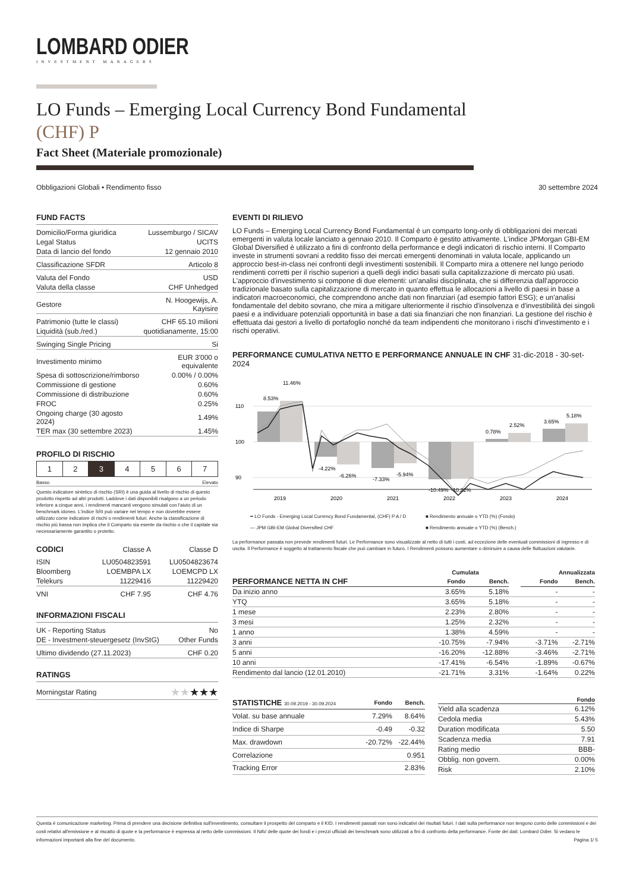LOMBARD ODIER
INVESTMENT MANAGERS
LO Funds – Emerging Local Currency Bond Fundamental
(CHF) P
Fact Sheet (Materiale promozionale)
Obbligazioni Globali • Rendimento fisso 30 settembre 2024
FUND FACTS
| Domicilio/Forma giuridica | Lussemburgo / SICAV |
| Legal Status | UCITS |
| Data di lancio del fondo | 12 gennaio 2010 |
| Classificazione SFDR | Articolo 8 |
| Valuta del Fondo | USD |
| Valuta della classe | CHF Unhedged |
| Gestore | N. Hoogewijs, A. Kayisire |
| Patrimonio (tutte le classi) | CHF 65.10 milioni |
| Liquidità (sub./red.) | quotidianamente, 15:00 |
| Swinging Single Pricing | Si |
| Investimento minimo | EUR 3'000 o equivalente |
| Spesa di sottoscrizione/rimborso | 0.00% / 0.00% |
| Commissione di gestione | 0.60% |
| Commissione di distribuzione | 0.60% |
| FROC | 0.25% |
| Ongoing charge (30 agosto 2024) | 1.49% |
| TER max (30 settembre 2023) | 1.45% |
PROFILO DI RISCHIO
| 1 | 2 | 3 | 4 | 5 | 6 | 7 |
Basso Elevato
Questo indicatore sintetico di rischio (SRI) è una guida al livello di rischio di questo prodotto rispetto ad altri prodotti. Laddove i dati disponibili risalgono a un periodo inferiore a cinque anni, i rendimenti mancanti vengono simulati con l'aiuto di un benchmark idoneo. L'indice SRI può variare nel tempo e non dovrebbe essere utilizzato come indicatore di rischi o rendimenti futuri. Anche la classificazione di rischio più bassa non implica che il Comparto sia esente da rischio o che il capitale sia necessariamente garantito o protetto.
| CODICI | Classe A | Classe D |
| --- | --- | --- |
| ISIN | LU0504823591 | LU0504823674 |
| Bloomberg | LOEMBPA LX | LOEMCPD LX |
| Telekurs | 11229416 | 11229420 |
| VNI | CHF 7.95 | CHF 4.76 |
INFORMAZIONI FISCALI
| UK - Reporting Status | No |
| DE - Investment-steuergesetz (InvStG) | Other Funds |
| Ultimo dividendo (27.11.2023) | CHF 0.20 |
RATINGS
| Morningstar Rating | ★★ ★★★ |
EVENTI DI RILIEVO
LO Funds – Emerging Local Currency Bond Fundamental è un comparto long-only di obbligazioni dei mercati emergenti in valuta locale lanciato a gennaio 2010. Il Comparto è gestito attivamente. L'indice JPMorgan GBI-EM Global Diversified è utilizzato a fini di confronto della performance e degli indicatori di rischio interni. Il Comparto investe in strumenti sovrani a reddito fisso dei mercati emergenti denominati in valuta locale, applicando un approccio best-in-class nei confronti degli investimenti sostenibili. Il Comparto mira a ottenere nel lungo periodo rendimenti corretti per il rischio superiori a quelli degli indici basati sulla capitalizzazione di mercato più usati. L'approccio d'investimento si compone di due elementi: un'analisi disciplinata, che si differenzia dall'approccio tradizionale basato sulla capitalizzazione di mercato in quanto effettua le allocazioni a livello di paesi in base a indicatori macroeconomici, che comprendono anche dati non finanziari (ad esempio fattori ESG); e un'analisi fondamentale del debito sovrano, che mira a mitigare ulteriormente il rischio d'insolvenza e d'investibilità dei singoli paesi e a individuare potenziali opportunità in base a dati sia finanziari che non finanziari. La gestione del rischio è effettuata dai gestori a livello di portafoglio nonché da team indipendenti che monitorano i rischi d'investimento e i rischi operativi.
PERFORMANCE CUMULATIVA NETTO E PERFORMANCE ANNUALE IN CHF 31-dic-2018 - 30-set-2024
110
100
90
8.53%
11.46%
-4.22%
-6.26%
-7.33%
-5.94%
-10.49%
-10.32%
0.78%
2.52%
3.65%
5.18%
2019
2020
2021
2022
2023
2024
━ LO Funds - Emerging Local Currency Bond Fundamental, (CHF) P A / D ■ Rendimento annuale o YTD (%) (Fondo) — JPM GBI-EM Global Diversified CHF ■ Rendimento annuale o YTD (%) (Bench.)
La performance passata non prevede rendimenti futuri. Le Performance sono visualizzate al netto di tutti i costi, ad eccezione delle eventuali commissioni di ingresso e di uscita. Il Performance è soggetto al trattamento fiscale che può cambiare in futuro. I Rendimenti possono aumentare o diminuire a causa delle fluttuazioni valutarie.
| | Cumulata | | | Annualizzata | |
| --- | --- | --- | --- | --- | --- |
| PERFORMANCE NETTA IN CHF | Fondo | Bench. | | Fondo | Bench. |
| Da inizio anno | 3.65% | 5.18% | | - | - |
| YTQ | 3.65% | 5.18% | | - | - |
| 1 mese | 2.23% | 2.80% | | - | - |
| 3 mesi | 1.25% | 2.32% | | - | - |
| 1 anno | 1.38% | 4.59% | | - | - |
| 3 anni | -10.75% | -7.94% | | -3.71% | -2.71% |
| 5 anni | -16.20% | -12.88% | | -3.46% | -2.71% |
| 10 anni | -17.41% | -6.54% | | -1.89% | -0.67% |
| Rendimento dal lancio (12.01.2010) | -21.71% | 3.31% | | -1.64% | 0.22% |
| STATISTICHE 30.09.2019 - 30.09.2024 | Fondo | Bench. |
| --- | --- | --- |
| Volat. su base annuale | 7.29% | 8.64% |
| Indice di Sharpe | -0.49 | -0.32 |
| Max. drawdown | -20.72% | -22.44% |
| Correlazione | | 0.951 |
| Tracking Error | | 2.83% |
| | Fondo |
| --- | --- |
| Yield alla scadenza | 6.12% |
| Cedola media | 5.43% |
| Duration modificata | 5.50 |
| Scadenza media | 7.91 |
| Rating medio | BBB- |
| Obblig. non govern. | 0.00% |
| Risk | 2.10% |
Questa è comunicazione marketing. Prima di prendere una decisione definitiva sull'investimento, consultare il prospetto del comparto e il KID. I rendimenti passati non sono indicativi dei risultati futuri. I dati sulla performance non tengono conto delle commissioni e dei costi relativi all'emissione e al riscatto di quote e la performance è espressa al netto delle commissioni. Il NAV delle quote dei fondi e i prezzi ufficiali dei benchmark sono utilizzati a fini di confronto della performance. Fonte dei dati: Lombard Odier. Si vedano le informazioni importanti alla fine del documento. Pagina 1/ 5